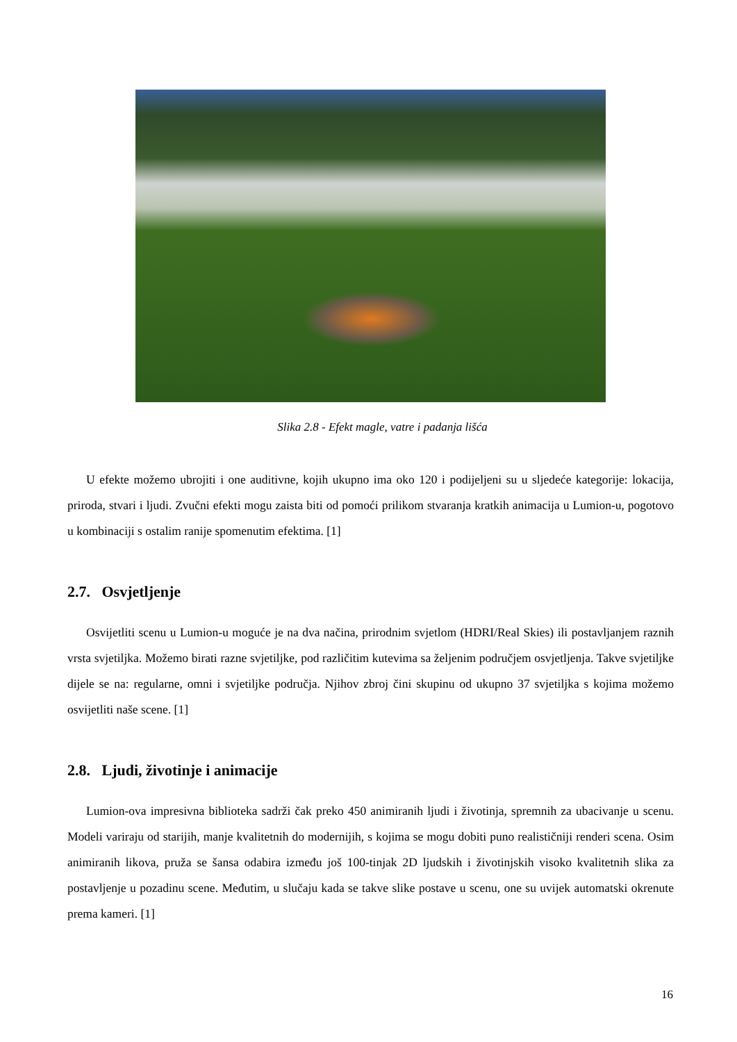Slika 2.8 - Efekt magle, vatre i padanja lišća
U efekte možemo ubrojiti i one auditivne, kojih ukupno ima oko 120 i podijeljeni su u sljedeće kategorije: lokacija, priroda, stvari i ljudi. Zvučni efekti mogu zaista biti od pomoći prilikom stvaranja kratkih animacija u Lumion-u, pogotovo u kombinaciji s ostalim ranije spomenutim efektima. [1]
2.7. Osvjetljenje
Osvijetliti scenu u Lumion-u moguće je na dva načina, prirodnim svjetlom (HDRI/Real Skies) ili postavljanjem raznih vrsta svjetiljka. Možemo birati razne svjetiljke, pod različitim kutevima sa željenim područjem osvjetljenja. Takve svjetiljke dijele se na: regularne, omni i svjetiljke područja. Njihov zbroj čini skupinu od ukupno 37 svjetiljka s kojima možemo osvijetliti naše scene. [1]
2.8. Ljudi, životinje i animacije
Lumion-ova impresivna biblioteka sadrži čak preko 450 animiranih ljudi i životinja, spremnih za ubacivanje u scenu. Modeli variraju od starijih, manje kvalitetnih do modernijih, s kojima se mogu dobiti puno realističniji renderi scena. Osim animiranih likova, pruža se šansa odabira između još 100-tinjak 2D ljudskih i životinjskih visoko kvalitetnih slika za postavljenje u pozadinu scene. Međutim, u slučaju kada se takve slike postave u scenu, one su uvijek automatski okrenute prema kameri. [1]
16